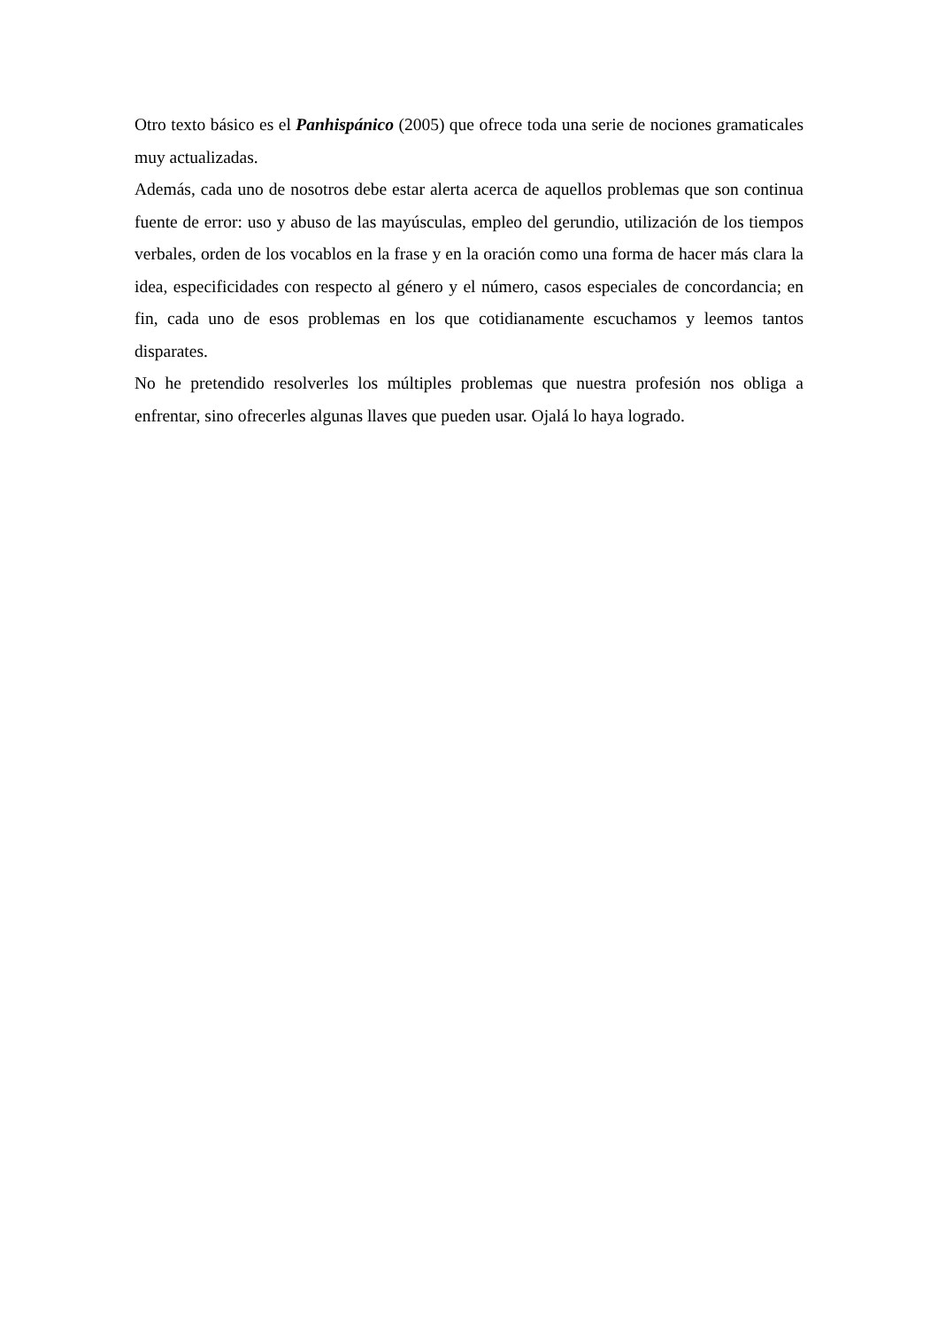Otro texto básico es el Panhispánico (2005) que ofrece toda una serie de nociones gramaticales muy actualizadas.
Además, cada uno de nosotros debe estar alerta acerca de aquellos problemas que son continua fuente de error: uso y abuso de las mayúsculas, empleo del gerundio, utilización de los tiempos verbales, orden de los vocablos en la frase y en la oración como una forma de hacer más clara la idea, especificidades con respecto al género y el número, casos especiales de concordancia; en fin, cada uno de esos problemas en los que cotidianamente escuchamos y leemos tantos disparates.
No he pretendido resolverles los múltiples problemas que nuestra profesión nos obliga a enfrentar, sino ofrecerles algunas llaves que pueden usar. Ojalá lo haya logrado.